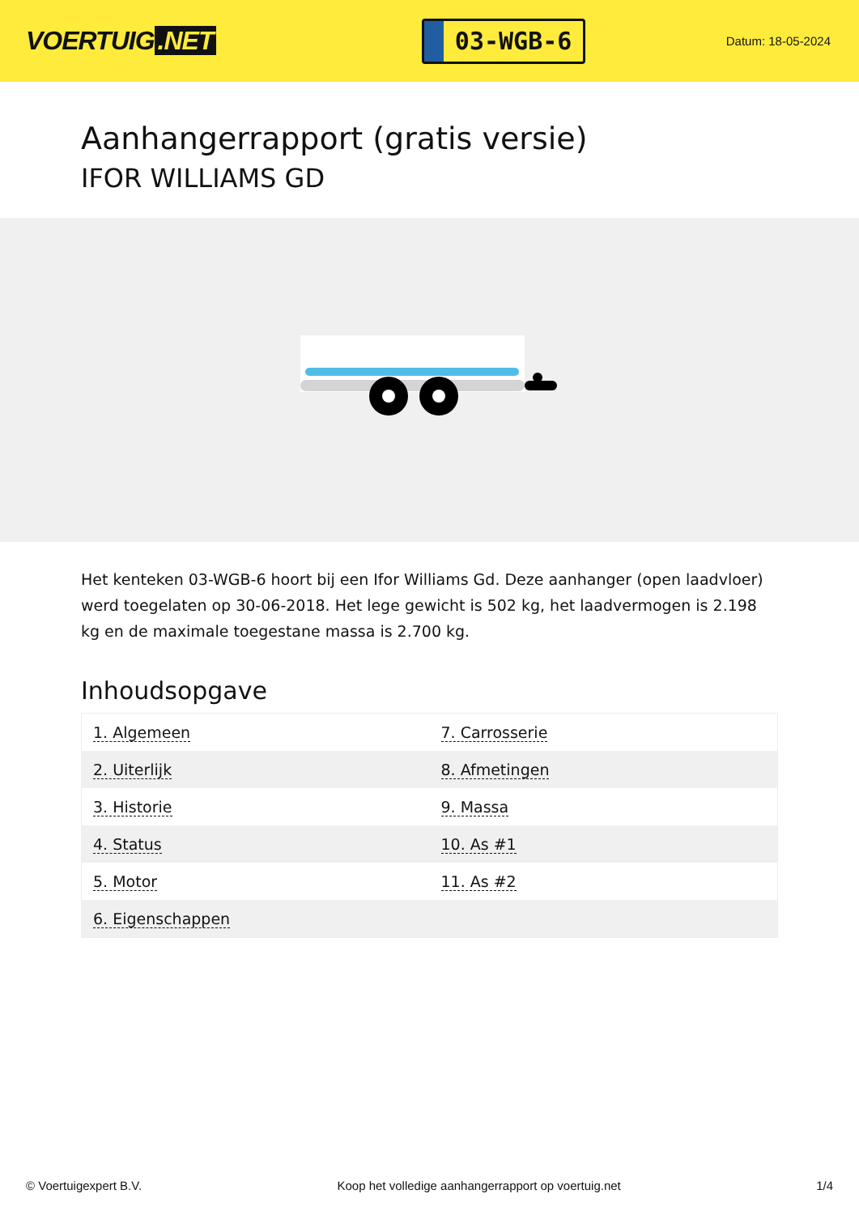VOERTUIG.NET
03-WGB-6
Datum: 18-05-2024
Aanhangerrapport (gratis versie)
IFOR WILLIAMS GD
Het kenteken 03-WGB-6 hoort bij een Ifor Williams Gd. Deze aanhanger (open laadvloer) werd toegelaten op 30-06-2018. Het lege gewicht is 502 kg, het laadvermogen is 2.198 kg en de maximale toegestane massa is 2.700 kg.
Inhoudsopgave
| 1. Algemeen | 7. Carrosserie |
| 2. Uiterlijk | 8. Afmetingen |
| 3. Historie | 9. Massa |
| 4. Status | 10. As #1 |
| 5. Motor | 11. As #2 |
| 6. Eigenschappen | |
© Voertuigexpert B.V. Koop het volledige aanhangerrapport op voertuig.net 1/4